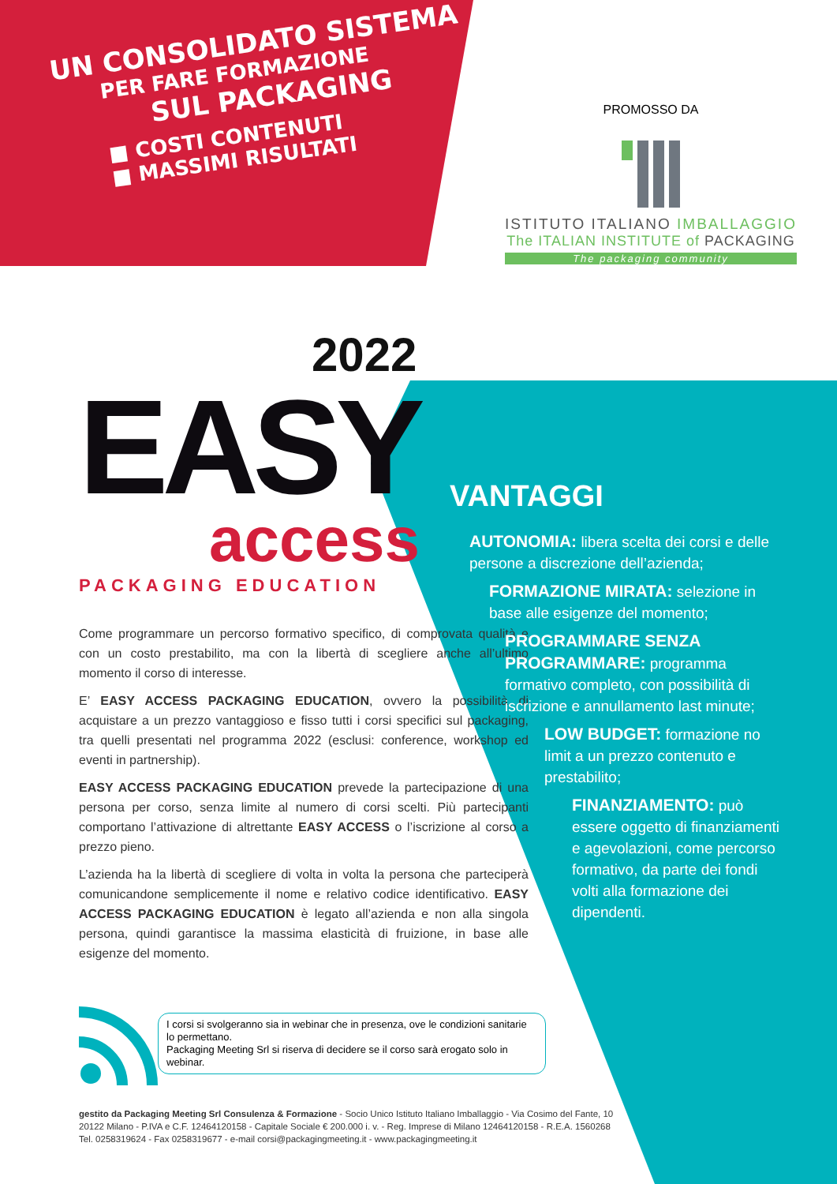UN CONSOLIDATO SISTEMA
PER FARE FORMAZIONE
SUL PACKAGING
■ COSTI CONTENUTI
■ MASSIMI RISULTATI
PROMOSSO DA
ISTITUTO ITALIANO IMBALLAGGIO
The ITALIAN INSTITUTE of PACKAGING
The packaging community
2022
EASY
access
PACKAGING EDUCATION
Come programmare un percorso formativo specifico, di comprovata qualità e con un costo prestabilito, ma con la libertà di scegliere anche all’ultimo momento il corso di interesse.
E’ EASY ACCESS PACKAGING EDUCATION, ovvero la possibilità di acquistare a un prezzo vantaggioso e fisso tutti i corsi specifici sul packaging, tra quelli presentati nel programma 2022 (esclusi: conference, workshop ed eventi in partnership).
EASY ACCESS PACKAGING EDUCATION prevede la partecipazione di una persona per corso, senza limite al numero di corsi scelti. Più partecipanti comportano l’attivazione di altrettante EASY ACCESS o l’iscrizione al corso a prezzo pieno.
L’azienda ha la libertà di scegliere di volta in volta la persona che parteciperà comunicandone semplicemente il nome e relativo codice identificativo. EASY ACCESS PACKAGING EDUCATION è legato all’azienda e non alla singola persona, quindi garantisce la massima elasticità di fruizione, in base alle esigenze del momento.
VANTAGGI
AUTONOMIA: libera scelta dei corsi e delle persone a discrezione dell’azienda;
FORMAZIONE MIRATA: selezione in base alle esigenze del momento;
PROGRAMMARE SENZA PROGRAMMARE: programma formativo completo, con possibilità di iscrizione e annullamento last minute;
LOW BUDGET: formazione no limit a un prezzo contenuto e prestabilito;
FINANZIAMENTO: può essere oggetto di finanziamenti e agevolazioni, come percorso formativo, da parte dei fondi volti alla formazione dei dipendenti.
I corsi si svolgeranno sia in webinar che in presenza, ove le condizioni sanitarie lo permettano.
Packaging Meeting Srl si riserva di decidere se il corso sarà erogato solo in webinar.
gestito da Packaging Meeting Srl Consulenza & Formazione - Socio Unico Istituto Italiano Imballaggio - Via Cosimo del Fante, 10 20122 Milano - P.IVA e C.F. 12464120158 - Capitale Sociale € 200.000 i. v. - Reg. Imprese di Milano 12464120158 - R.E.A. 1560268 Tel. 0258319624 - Fax 0258319677 - e-mail corsi@packagingmeeting.it - www.packagingmeeting.it